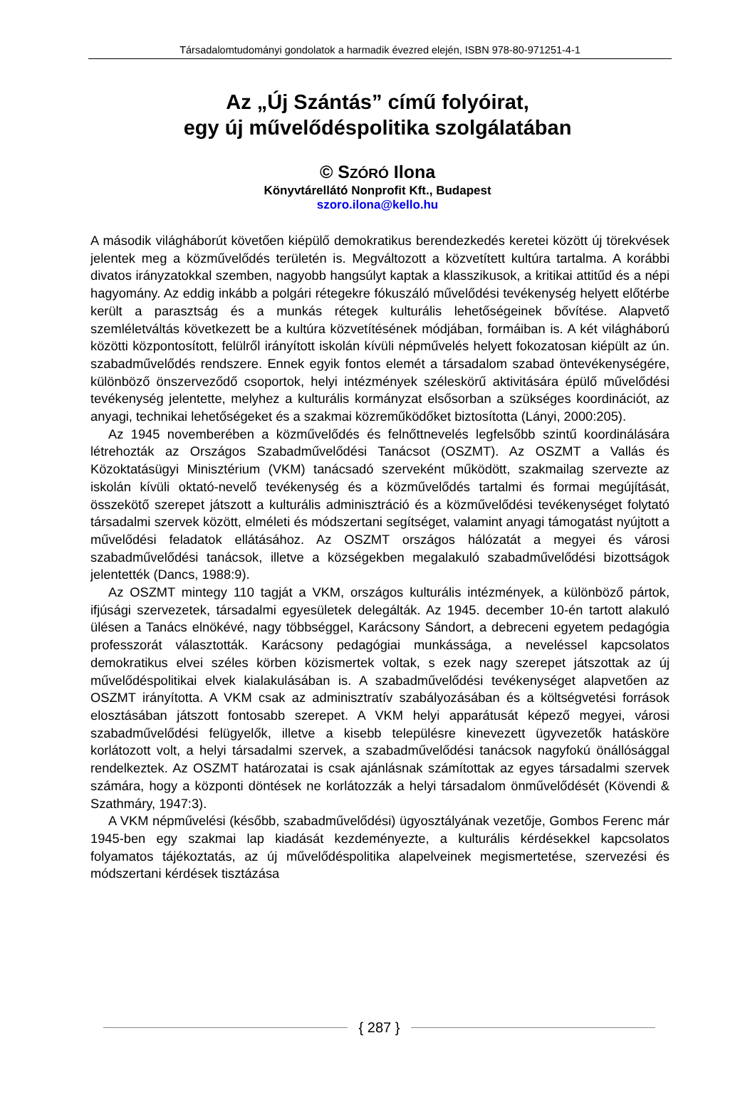Társadalomtudományi gondolatok a harmadik évezred elején, ISBN 978-80-971251-4-1
Az „Új Szántás” című folyóirat,
egy új művelődéspolitika szolgálatában
© SZÓRÓ Ilona
Könyvtárellátó Nonprofit Kft., Budapest
szoro.ilona@kello.hu
A második világháborút követően kiépülő demokratikus berendezkedés keretei között új törekvések jelentek meg a közművelődés területén is. Megváltozott a közvetített kultúra tartalma. A korábbi divatos irányzatokkal szemben, nagyobb hangsúlyt kaptak a klasszikusok, a kritikai attitűd és a népi hagyomány. Az eddig inkább a polgári rétegekre fókuszáló művelődési tevékenység helyett előtérbe került a parasztság és a munkás rétegek kulturális lehetőségeinek bővítése. Alapvető szemléletváltás következett be a kultúra közvetítésének módjában, formáiban is. A két világháború közötti központosított, felülről irányított iskolán kívüli népművelés helyett fokozatosan kiépült az ún. szabadművelődés rendszere. Ennek egyik fontos elemét a társadalom szabad öntevékenységére, különböző önszerveződő csoportok, helyi intézmények széleskörű aktivitására épülő művelődési tevékenység jelentette, melyhez a kulturális kormányzat elsősorban a szükséges koordinációt, az anyagi, technikai lehetőségeket és a szakmai közreműködőket biztosította (Lányi, 2000:205).
Az 1945 novemberében a közművelődés és felnőttnevelés legfelsőbb szintű koordinálására létrehozták az Országos Szabadművelődési Tanácsot (OSZMT). Az OSZMT a Vallás és Közoktatásügyi Minisztérium (VKM) tanácsadó szerveként működött, szakmailag szervezte az iskolán kívüli oktató-nevelő tevékenység és a közművelődés tartalmi és formai megújítását, összekötő szerepet játszott a kulturális adminisztráció és a közművelődési tevékenységet folytató társadalmi szervek között, elméleti és módszertani segítséget, valamint anyagi támogatást nyújtott a művelődési feladatok ellátásához. Az OSZMT országos hálózatát a megyei és városi szabadművelődési tanácsok, illetve a községekben megalakuló szabadművelődési bizottságok jelentették (Dancs, 1988:9).
Az OSZMT mintegy 110 tagját a VKM, országos kulturális intézmények, a különböző pártok, ifjúsági szervezetek, társadalmi egyesületek delegálták. Az 1945. december 10-én tartott alakuló ülésen a Tanács elnökévé, nagy többséggel, Karácsony Sándort, a debreceni egyetem pedagógia professzorát választották. Karácsony pedagógiai munkássága, a neveléssel kapcsolatos demokratikus elvei széles körben közismertek voltak, s ezek nagy szerepet játszottak az új művelődéspolitikai elvek kialakulásában is. A szabadművelődési tevékenységet alapvetően az OSZMT irányította. A VKM csak az adminisztratív szabályozásában és a költségvetési források elosztásában játszott fontosabb szerepet. A VKM helyi apparátusát képező megyei, városi szabadművelődési felügyelők, illetve a kisebb településre kinevezett ügyvezetők hatásköre korlátozott volt, a helyi társadalmi szervek, a szabadművelődési tanácsok nagyfokú önállósággal rendelkeztek. Az OSZMT határozatai is csak ajánlásnak számítottak az egyes társadalmi szervek számára, hogy a központi döntések ne korlátozzák a helyi társadalom önművelődését (Kövendi & Szathmáry, 1947:3).
A VKM népművelési (később, szabadművelődési) ügyosztályának vezetője, Gombos Ferenc már 1945-ben egy szakmai lap kiadását kezdeményezte, a kulturális kérdésekkel kapcsolatos folyamatos tájékoztatás, az új művelődéspolitika alapelveinek megismertetése, szervezési és módszertani kérdések tisztázása
{ 287 }